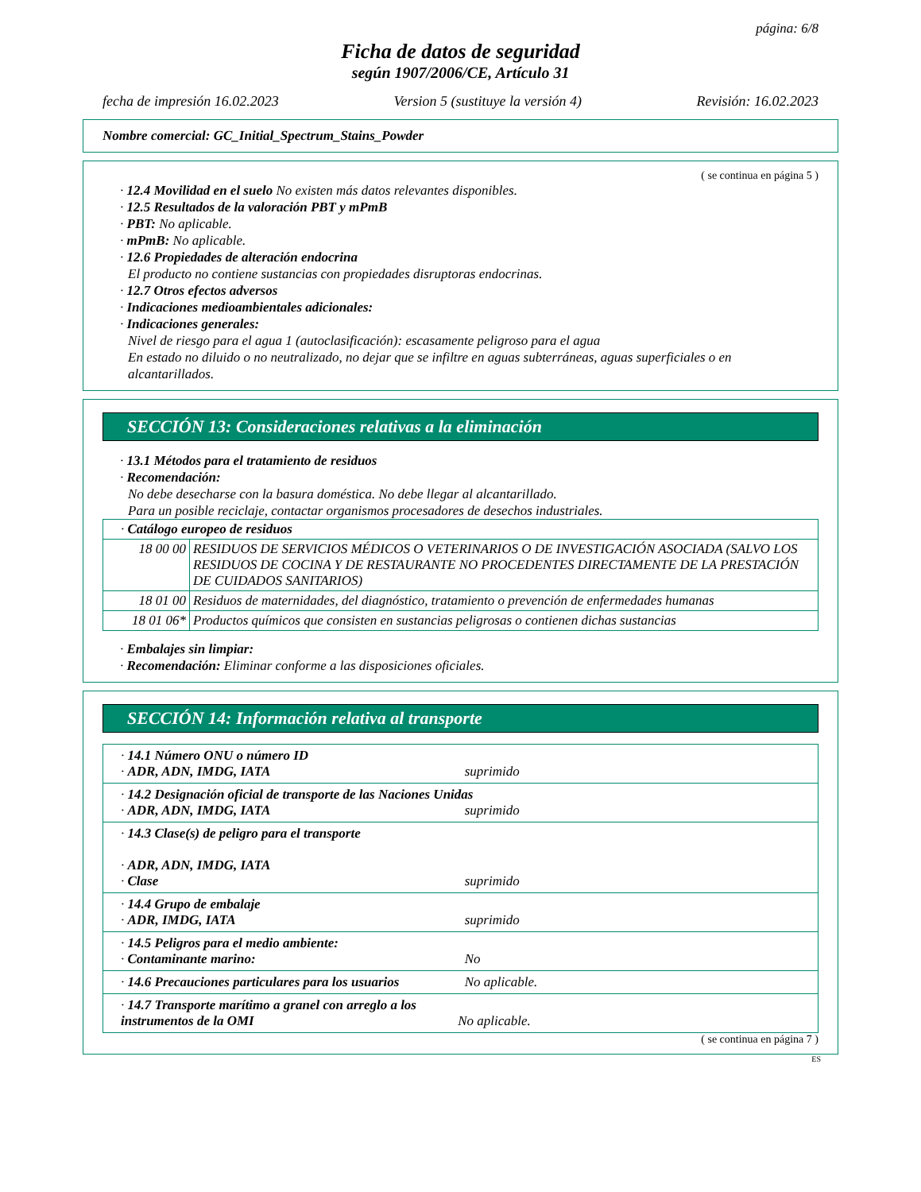página: 6/8
Ficha de datos de seguridad
según 1907/2006/CE, Artículo 31
fecha de impresión 16.02.2023 Version 5 (sustituye la versión 4) Revisión: 16.02.2023
Nombre comercial: GC_Initial_Spectrum_Stains_Powder
( se continua en página 5 )
· 12.4 Movilidad en el suelo No existen más datos relevantes disponibles.
· 12.5 Resultados de la valoración PBT y mPmB
· PBT: No aplicable.
· mPmB: No aplicable.
· 12.6 Propiedades de alteración endocrina
El producto no contiene sustancias con propiedades disruptoras endocrinas.
· 12.7 Otros efectos adversos
· Indicaciones medioambientales adicionales:
· Indicaciones generales:
Nivel de riesgo para el agua 1 (autoclasificación): escasamente peligroso para el agua
En estado no diluido o no neutralizado, no dejar que se infiltre en aguas subterráneas, aguas superficiales o en alcantarillados.
SECCIÓN 13: Consideraciones relativas a la eliminación
· 13.1 Métodos para el tratamiento de residuos
· Recomendación:
No debe desecharse con la basura doméstica. No debe llegar al alcantarillado.
Para un posible reciclaje, contactar organismos procesadores de desechos industriales.
| · Catálogo europeo de residuos | |
| 18 00 00 | RESIDUOS DE SERVICIOS MÉDICOS O VETERINARIOS O DE INVESTIGACIÓN ASOCIADA (SALVO LOS RESIDUOS DE COCINA Y DE RESTAURANTE NO PROCEDENTES DIRECTAMENTE DE LA PRESTACIÓN DE CUIDADOS SANITARIOS) |
| 18 01 00 | Residuos de maternidades, del diagnóstico, tratamiento o prevención de enfermedades humanas |
| 18 01 06* | Productos químicos que consisten en sustancias peligrosas o contienen dichas sustancias |
· Embalajes sin limpiar:
· Recomendación: Eliminar conforme a las disposiciones oficiales.
SECCIÓN 14: Información relativa al transporte
| · 14.1 Número ONU o número ID · ADR, ADN, IMDG, IATA suprimido |
| · 14.2 Designación oficial de transporte de las Naciones Unidas · ADR, ADN, IMDG, IATA suprimido |
| · 14.3 Clase(s) de peligro para el transporte · ADR, ADN, IMDG, IATA · Clase suprimido |
| · 14.4 Grupo de embalaje · ADR, IMDG, IATA suprimido |
| · 14.5 Peligros para el medio ambiente: · Contaminante marino: No |
| · 14.6 Precauciones particulares para los usuarios No aplicable. |
| · 14.7 Transporte marítimo a granel con arreglo a los instrumentos de la OMI No aplicable. |
( se continua en página 7 )
ES